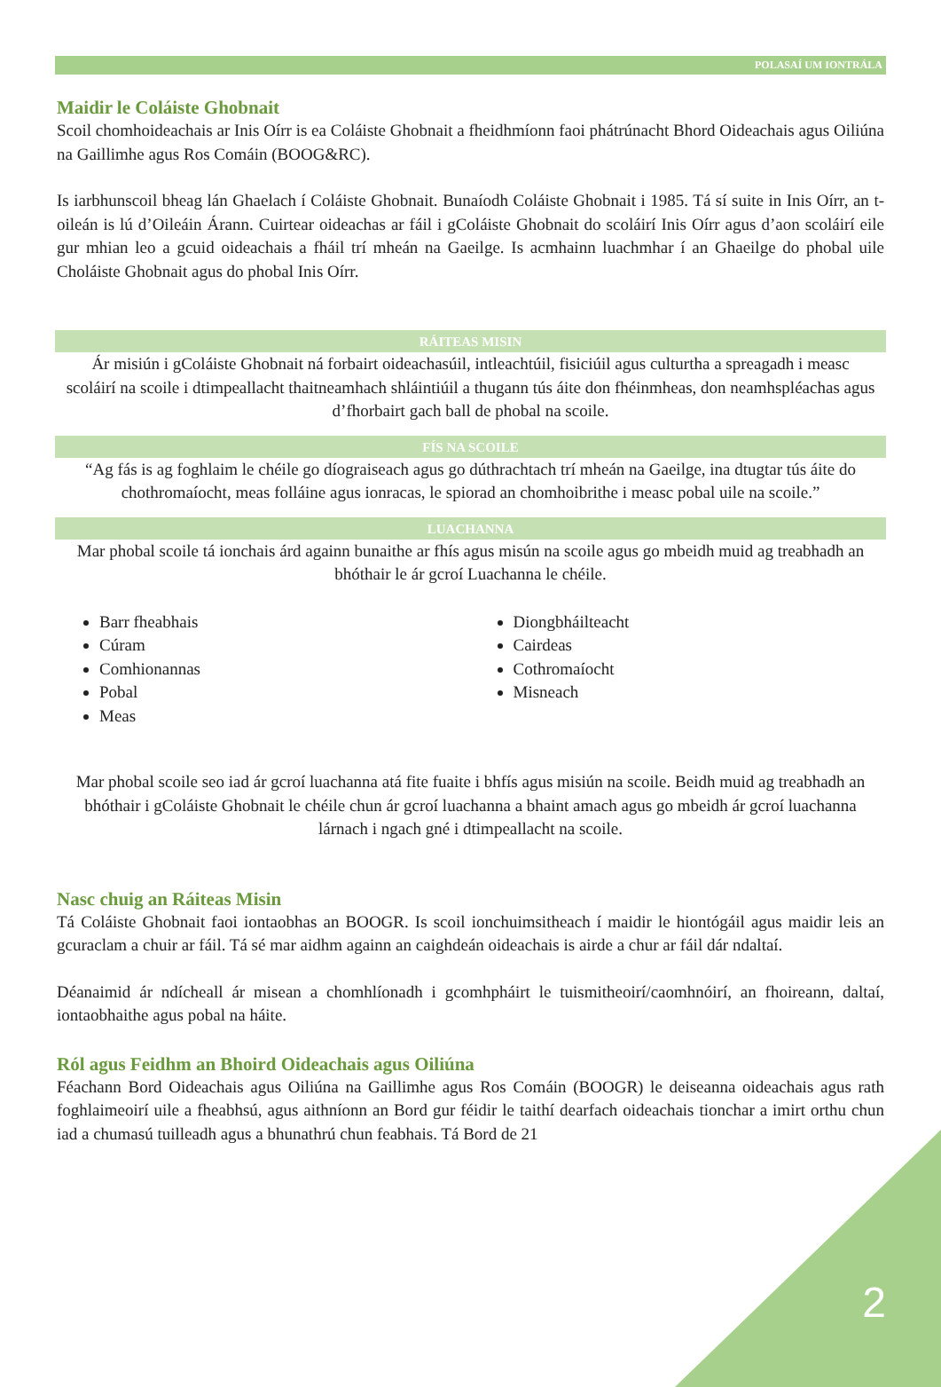POLASAÍ UM IONTRÁLA
Maidir le Coláiste Ghobnait
Scoil chomhoideachais ar Inis Oírr is ea Coláiste Ghobnait a fheidhmíonn faoi phátrúnacht Bhord Oideachais agus Oiliúna na Gaillimhe agus Ros Comáin (BOOG&RC).
Is iarbhunscoil bheag lán Ghaelach í Coláiste Ghobnait. Bunaíodh Coláiste Ghobnait i 1985. Tá sí suite in Inis Oírr, an t-oileán is lú d’Oileáin Árann. Cuirtear oideachas ar fáil i gColáiste Ghobnait do scoláirí Inis Oírr agus d’aon scoláirí eile gur mhian leo a gcuid oideachais a fháil trí mheán na Gaeilge. Is acmhainn luachmhar í an Ghaeilge do phobal uile Choláiste Ghobnait agus do phobal Inis Oírr.
RÁITEAS MISIN
Ár misiún i gColáiste Ghobnait ná forbairt oideachasúil, intleachtúil, fisiciúil agus culturtha a spreagadh i measc scoláirí na scoile i dtimpeallacht thaitneamhach shláintiúil a thugann tús áite don fhéinmheas, don neamhspléachas agus d’fhorbairt gach ball de phobal na scoile.
FÍS NA SCOILE
“Ag fás is ag foghlaim le chéile go díograiseach agus go dúthrachtach trí mheán na Gaeilge, ina dtugtar tús áite do chothromaíocht, meas folláine agus ionracas, le spiorad an chomhoibrithe i measc pobal uile na scoile.”
LUACHANNA
Mar phobal scoile tá ionchais árd againn bunaithe ar fhís agus misún na scoile agus go mbeidh muid ag treabhadh an bhóthair le ár gcroí Luachanna le chéile.
Barr fheabhais
Cúram
Comhionannas
Pobal
Meas
Diongbháilteacht
Cairdeas
Cothromaíocht
Misneach
Mar phobal scoile seo iad ár gcroí luachanna atá fite fuaite i bhfís agus misiún na scoile. Beidh muid ag treabhadh an bhóthair i gColáiste Ghobnait le chéile chun ár gcroí luachanna a bhaint amach agus go mbeidh ár gcroí luachanna lárnach i ngach gné i dtimpeallacht na scoile.
Nasc chuig an Ráiteas Misin
Tá Coláiste Ghobnait faoi iontaobhas an BOOGR. Is scoil ionchuimsitheach í maidir le hiontógáil agus maidir leis an gcuraclam a chuir ar fáil. Tá sé mar aidhm againn an caighdeán oideachais is airde a chur ar fáil dár ndaltaí.
Déanaimid ár ndícheall ár misean a chomhlíonadh i gcomhpháirt le tuismitheoirí/caomhnóirí, an fhoireann, daltaí, iontaobhaithe agus pobal na háite.
Ról agus Feidhm an Bhoird Oideachais agus Oiliúna
Féachann Bord Oideachais agus Oiliúna na Gaillimhe agus Ros Comáin (BOOGR) le deiseanna oideachais agus rath foghlaimeoirí uile a fheabhsú, agus aithníonn an Bord gur féidir le taithí dearfach oideachais tionchar a imirt orthu chun iad a chumasú tuilleadh agus a bhunathrú chun feabhais. Tá Bord de 21
2